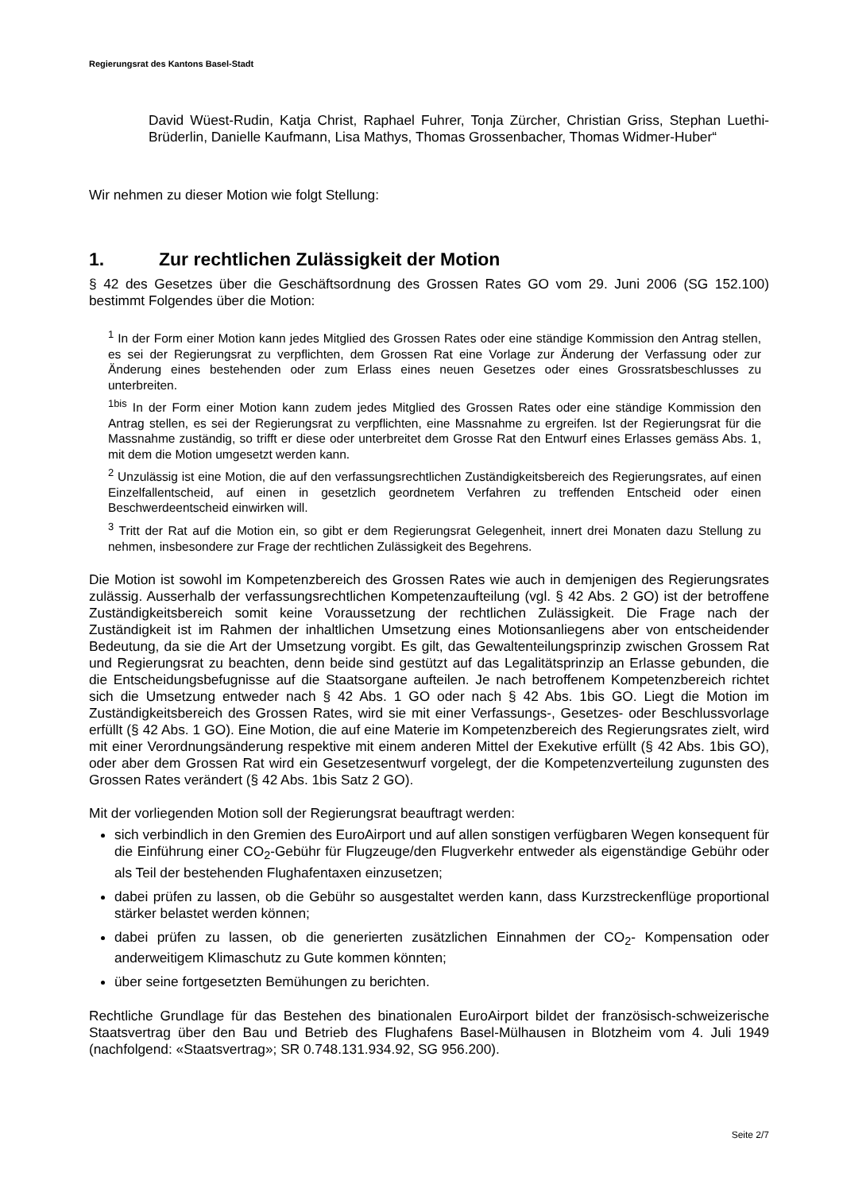Regierungsrat des Kantons Basel-Stadt
David Wüest-Rudin, Katja Christ, Raphael Fuhrer, Tonja Zürcher, Christian Griss, Stephan Luethi-Brüderlin, Danielle Kaufmann, Lisa Mathys, Thomas Grossenbacher, Thomas Widmer-Huber“
Wir nehmen zu dieser Motion wie folgt Stellung:
1. Zur rechtlichen Zulässigkeit der Motion
§ 42 des Gesetzes über die Geschäftsordnung des Grossen Rates GO vom 29. Juni 2006 (SG 152.100) bestimmt Folgendes über die Motion:
<sup>1</sup> In der Form einer Motion kann jedes Mitglied des Grossen Rates oder eine ständige Kommission den Antrag stellen, es sei der Regierungsrat zu verpflichten, dem Grossen Rat eine Vorlage zur Änderung der Verfassung oder zur Änderung eines bestehenden oder zum Erlass eines neuen Gesetzes oder eines Grossratsbeschlusses zu unterbreiten.
<sup>1bis</sup> In der Form einer Motion kann zudem jedes Mitglied des Grossen Rates oder eine ständige Kommission den Antrag stellen, es sei der Regierungsrat zu verpflichten, eine Massnahme zu ergreifen. Ist der Regierungsrat für die Massnahme zuständig, so trifft er diese oder unterbreitet dem Grosse Rat den Entwurf eines Erlasses gemäss Abs. 1, mit dem die Motion umgesetzt werden kann.
<sup>2</sup> Unzulässig ist eine Motion, die auf den verfassungsrechtlichen Zuständigkeitsbereich des Regierungsrates, auf einen Einzelfallentscheid, auf einen in gesetzlich geordnetem Verfahren zu treffenden Entscheid oder einen Beschwerdeentscheid einwirken will.
<sup>3</sup> Tritt der Rat auf die Motion ein, so gibt er dem Regierungsrat Gelegenheit, innert drei Monaten dazu Stellung zu nehmen, insbesondere zur Frage der rechtlichen Zulässigkeit des Begehrens.
Die Motion ist sowohl im Kompetenzbereich des Grossen Rates wie auch in demjenigen des Regierungsrates zulässig. Ausserhalb der verfassungsrechtlichen Kompetenzaufteilung (vgl. § 42 Abs. 2 GO) ist der betroffene Zuständigkeitsbereich somit keine Voraussetzung der rechtlichen Zulässigkeit. Die Frage nach der Zuständigkeit ist im Rahmen der inhaltlichen Umsetzung eines Motionsanliegens aber von entscheidender Bedeutung, da sie die Art der Umsetzung vorgibt. Es gilt, das Gewaltenteilungsprinzip zwischen Grossem Rat und Regierungsrat zu beachten, denn beide sind gestützt auf das Legalitätsprinzip an Erlasse gebunden, die die Entscheidungsbefugnisse auf die Staatsorgane aufteilen. Je nach betroffenem Kompetenzbereich richtet sich die Umsetzung entweder nach § 42 Abs. 1 GO oder nach § 42 Abs. 1bis GO. Liegt die Motion im Zuständigkeitsbereich des Grossen Rates, wird sie mit einer Verfassungs-, Gesetzes- oder Beschlussvorlage erfüllt (§ 42 Abs. 1 GO). Eine Motion, die auf eine Materie im Kompetenzbereich des Regierungsrates zielt, wird mit einer Verordnungsänderung respektive mit einem anderen Mittel der Exekutive erfüllt (§ 42 Abs. 1bis GO), oder aber dem Grossen Rat wird ein Gesetzesentwurf vorgelegt, der die Kompetenzverteilung zugunsten des Grossen Rates verändert (§ 42 Abs. 1bis Satz 2 GO).
Mit der vorliegenden Motion soll der Regierungsrat beauftragt werden:
sich verbindlich in den Gremien des EuroAirport und auf allen sonstigen verfügbaren Wegen konsequent für die Einführung einer CO<sub>2</sub>-Gebühr für Flugzeuge/den Flugverkehr entweder als eigenständige Gebühr oder als Teil der bestehenden Flughafentaxen einzusetzen;
dabei prüfen zu lassen, ob die Gebühr so ausgestaltet werden kann, dass Kurzstreckenflüge proportional stärker belastet werden können;
dabei prüfen zu lassen, ob die generierten zusätzlichen Einnahmen der CO<sub>2</sub>- Kompensation oder anderweitigem Klimaschutz zu Gute kommen könnten;
über seine fortgesetzten Bemühungen zu berichten.
Rechtliche Grundlage für das Bestehen des binationalen EuroAirport bildet der französisch-schweizerische Staatsvertrag über den Bau und Betrieb des Flughafens Basel-Mülhausen in Blotzheim vom 4. Juli 1949 (nachfolgend: «Staatsvertrag»; SR 0.748.131.934.92, SG 956.200).
Seite 2/7